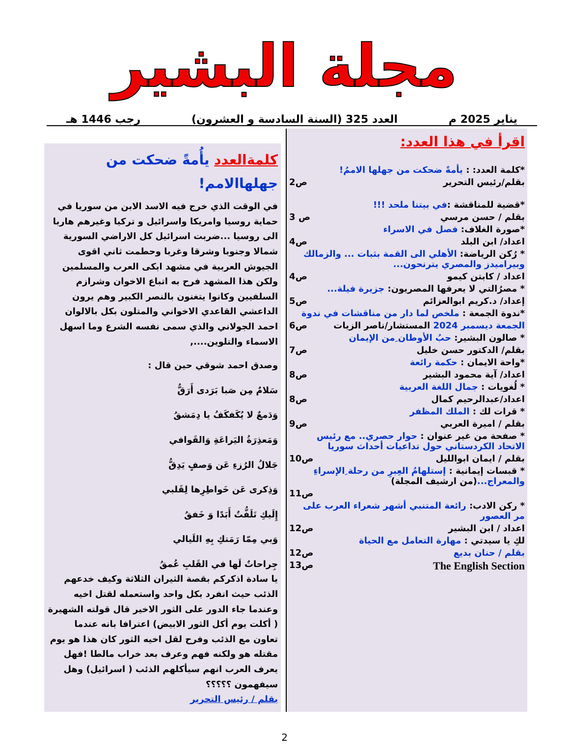مجلة البشير
يناير 2025 م العدد 325 (السنة السادسة و العشرون) رجب 1446 هـ
اقرأ في هذا العدد:
*كلمة العدد: : يأمةً ضحكت من جهلها الاممُ!
بقلم/رئيس التحرير ص2
*قضية للمناقشة :في بيتنا ملحد !!!
بقلم / حسن مرسي ص 3
*صورة الغلاف: فصل في الاسراء
اعداد/ ابن البلد ص4
* رُكن الرياضة: الأهلي الى القمة بثبات ... والزمالك وبيراميدز والمصري يترنحون...
اعداد / كابتن كيمو ص4
* مصرُالتي لا يعرفها المصريون: جزيرة فيلة...
إعداد/ د.كريم ابوالعزائم ص5
*ندوة الجمعة : ملخص لما دار من مناقشات في ندوة
الجمعة ديسمبر 2024 المستشار/ناصر الزيات ص6
* صالون البشير: حبُ الأوطان ِمن الإيمان
بقلم/ الدكتور حسن خليل ص7
*واحة الايمان : حكمة رائعة
اعداد/ آية محمود البشير ص8
* لُغويات : جمال اللغة العربية
اعداد/عبدالرحيم كمال ص8
* قرات لك : الملك المظفر
بقلم / اميرة العربي ص9
* صفحة من غير عنوان : حوار حصري.. مع رئيس الاتحاد الكردستاني حول تداعيات أحداث سوريا
بقلم / ايمان ابوالليل ص10
* قبسات إيمانية : إستلهامُ العِبرِ من رحلة ِالإسراءِ والمعراج...(من ارشيف المجلة)
ص11
* ركن الادب: رائعة المتنبي أشهر شعراء العرب على مر العصور
اعداد / ابن البشير ص12
لكِ يا سيدتي : مهارة التعامل مع الحياة
بقلم / حنان بديع ص12
The English Section ص13
كلمةالعدد يأُمةً ضحكت من جهلهاالامم!
في الوقت الذي خرج فيه الاسد الابن من سوريا في حماية روسيا وامريكا واسرائيل و تركيا وغيرهم هاربا الى روسيا ...ضربت اسرائيل كل الاراضي السورية شمالا وجنوبا وشرقا وغربا وحطمت ثاني اقوى الجيوش العربية في مشهد ابكى العرب والمسلمين ولكن هذا المشهد فرح به اتباع الاخوان وشرازم السلفيين وكانوا يتغنون بالنصر الكبير وهم يرون الداعشي القاعدي الاخواني والمتلون بكل بالالوان احمد الجولاني والذي سمى نفسه الشرع وما اسهل الاسماء والتلوين....,
وصدق احمد شوقي حين قال :
سَلامٌ مِن صَبا بَرَدى أَرَقُّ
وَدَمعٌ لا يُكَفكَفُ يا دِمَشقُ
وَمَعذِرَةُ اليَراعَةِ وَالقَوافي
جَلالُ الرُزءِ عَن وَصفٍ يَدِقُّ
وَذِكرى عَن خَواطِرِها لِقَلبي
إِلَيكِ تَلَفُّتٌ أَبَدًا وَ خَفقُ
وَبي مِمّا رَمَتكِ بِهِ اللَيالي
جِراحاتٌ لَها في القَلبِ عُمقُ
يا سادة اذكركم بقصة الثيران الثلاثة وكيف خدعهم الذئب حيث انفرد بكل واحد واستعمله لقتل اخيه وعندما جاء الدور على الثور الاخير قال قولته الشهيرة ( أكلت يوم أكل الثور الابيض) اعترافا بانه عندما تعاون مع الذئب وفرح لقل اخيه الثور كان هذا هو يوم مقتله هو ولكنه فهم وعرف بعد خراب مالطا !فهل يعرف العرب انهم سيأكلهم الذئب ( اسرائيل) وهل سيفهمون ؟؟؟؟؟
بقلم / رئيس التحرير
2